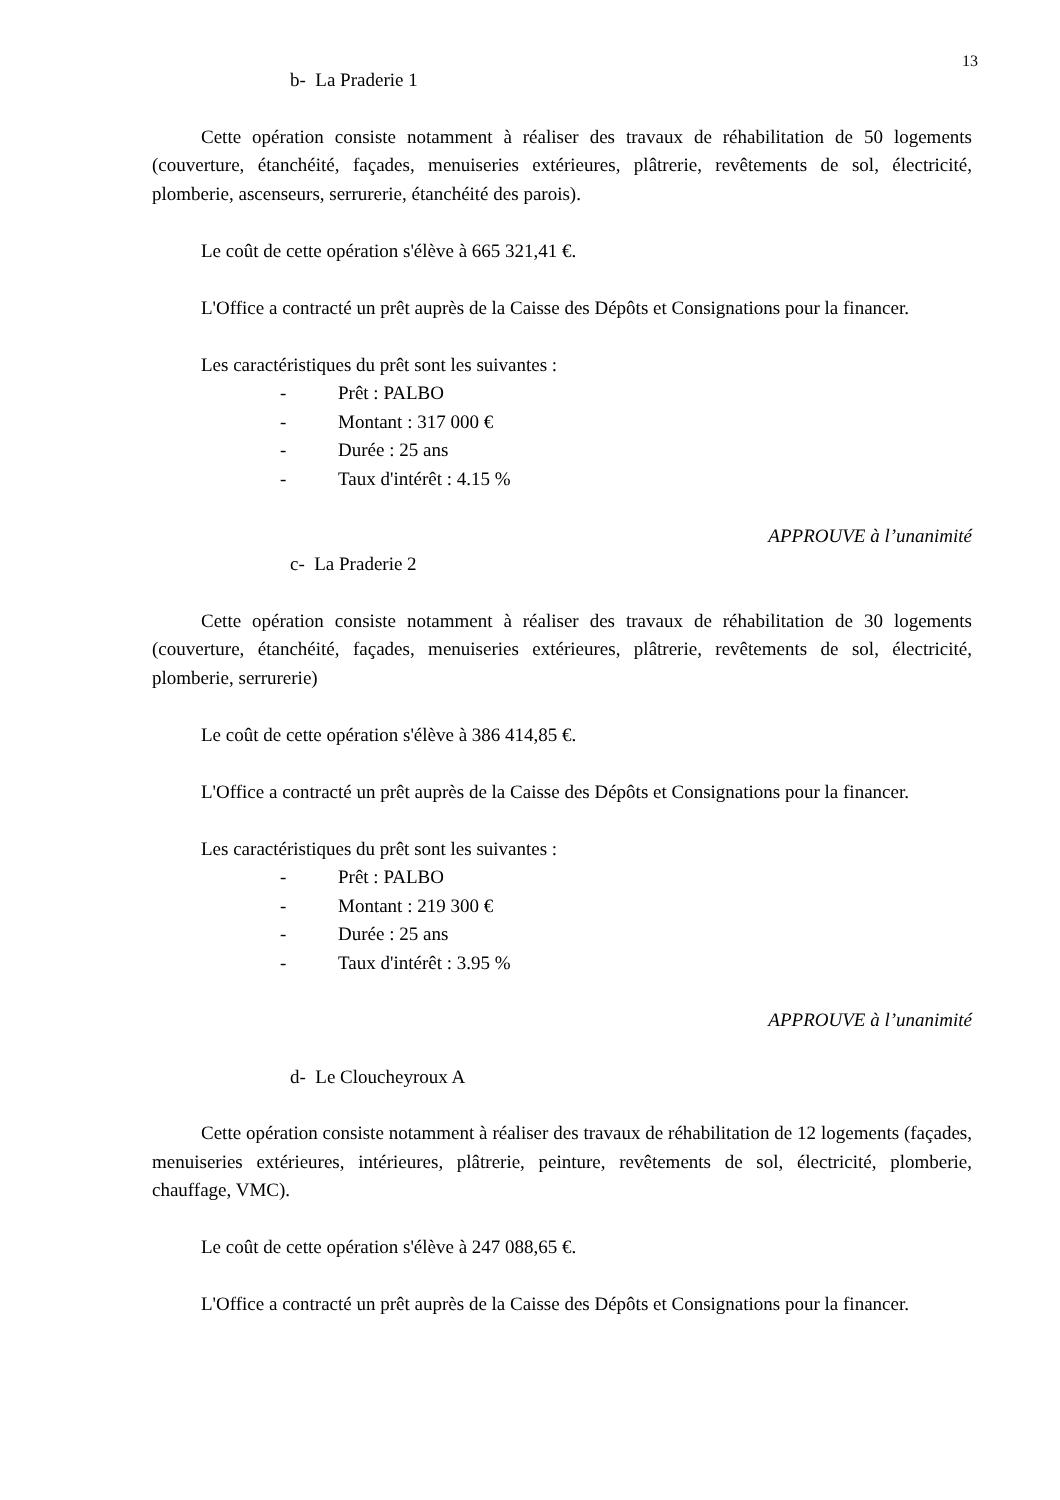13
b- La Praderie 1
Cette opération consiste notamment à réaliser des travaux de réhabilitation de 50 logements (couverture, étanchéité, façades, menuiseries extérieures, plâtrerie, revêtements de sol, électricité, plomberie, ascenseurs, serrurerie, étanchéité des parois).
Le coût de cette opération s'élève à 665 321,41 €.
L'Office a contracté un prêt auprès de la Caisse des Dépôts et Consignations pour la financer.
Les caractéristiques du prêt sont les suivantes :
- Prêt : PALBO
- Montant : 317 000 €
- Durée : 25 ans
- Taux d'intérêt : 4.15 %
APPROUVE à l’unanimité
c- La Praderie 2
Cette opération consiste notamment à réaliser des travaux de réhabilitation de 30 logements (couverture, étanchéité, façades, menuiseries extérieures, plâtrerie, revêtements de sol, électricité, plomberie, serrurerie)
Le coût de cette opération s'élève à 386 414,85 €.
L'Office a contracté un prêt auprès de la Caisse des Dépôts et Consignations pour la financer.
Les caractéristiques du prêt sont les suivantes :
- Prêt : PALBO
- Montant : 219 300 €
- Durée : 25 ans
- Taux d'intérêt : 3.95 %
APPROUVE à l’unanimité
d- Le Cloucheyroux A
Cette opération consiste notamment à réaliser des travaux de réhabilitation de 12 logements (façades, menuiseries extérieures, intérieures, plâtrerie, peinture, revêtements de sol, électricité, plomberie, chauffage, VMC).
Le coût de cette opération s'élève à 247 088,65 €.
L'Office a contracté un prêt auprès de la Caisse des Dépôts et Consignations pour la financer.